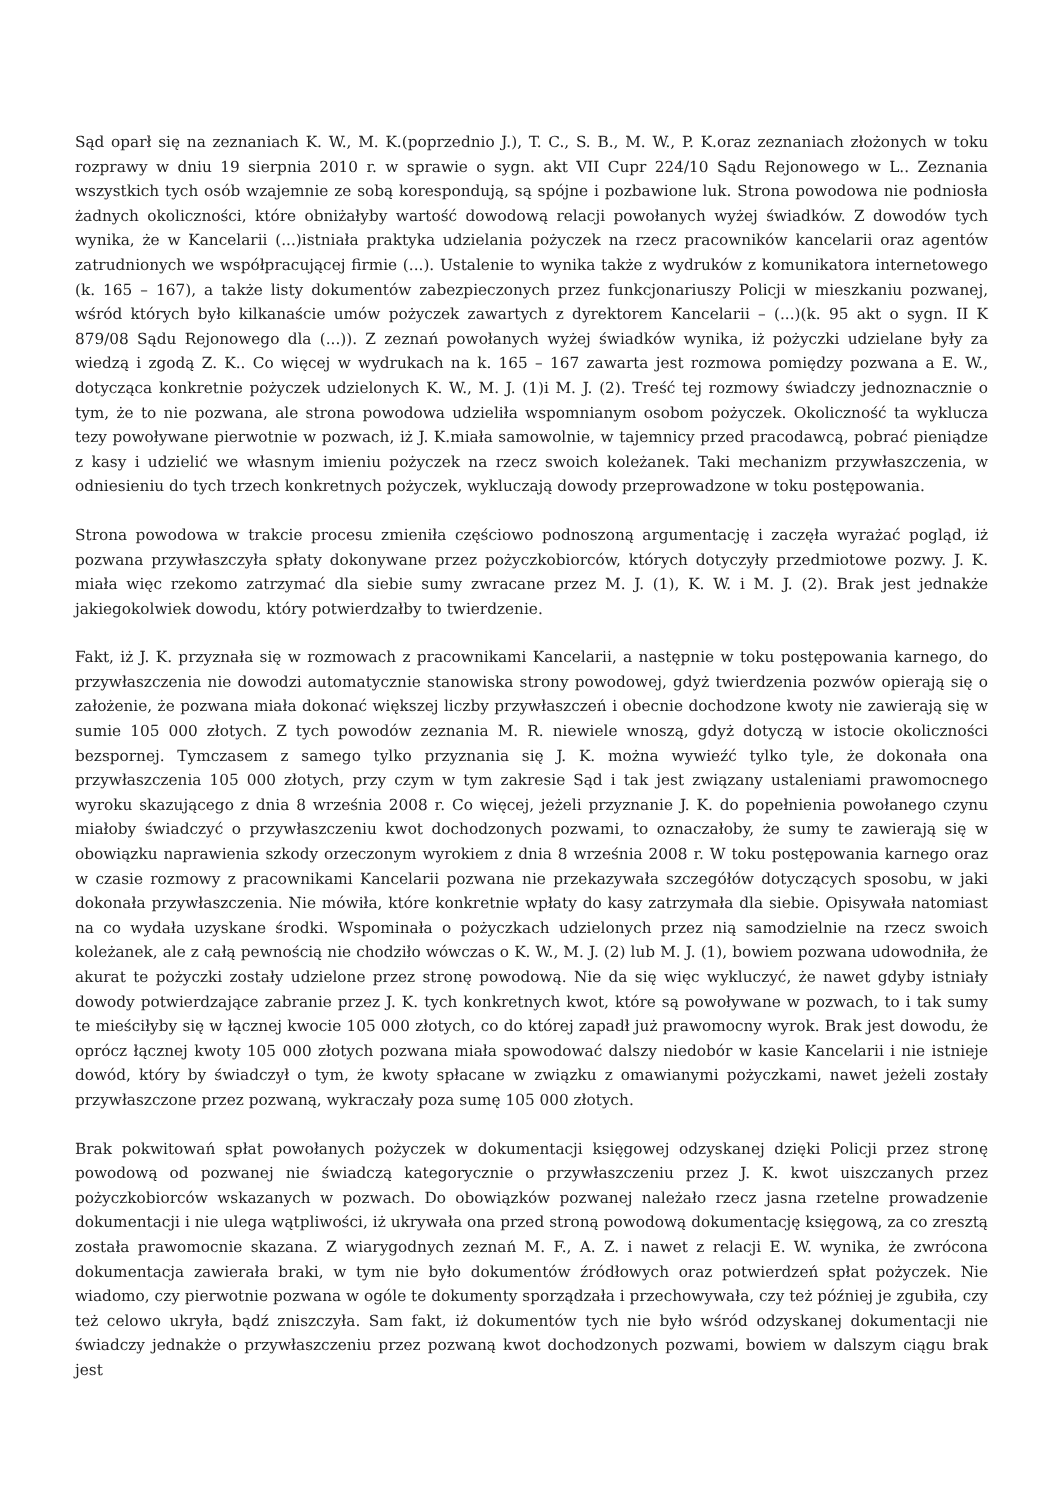Sąd oparł się na zeznaniach K. W., M. K.(poprzednio J.), T. C., S. B., M. W., P. K.oraz zeznaniach złożonych w toku rozprawy w dniu 19 sierpnia 2010 r. w sprawie o sygn. akt VII Cupr 224/10 Sądu Rejonowego w L.. Zeznania wszystkich tych osób wzajemnie ze sobą korespondują, są spójne i pozbawione luk. Strona powodowa nie podniosła żadnych okoliczności, które obniżałyby wartość dowodową relacji powołanych wyżej świadków. Z dowodów tych wynika, że w Kancelarii (...)istniała praktyka udzielania pożyczek na rzecz pracowników kancelarii oraz agentów zatrudnionych we współpracującej firmie (...). Ustalenie to wynika także z wydruków z komunikatora internetowego (k. 165 – 167), a także listy dokumentów zabezpieczonych przez funkcjonariuszy Policji w mieszkaniu pozwanej, wśród których było kilkanaście umów pożyczek zawartych z dyrektorem Kancelarii – (...)(k. 95 akt o sygn. II K 879/08 Sądu Rejonowego dla (...)). Z zeznań powołanych wyżej świadków wynika, iż pożyczki udzielane były za wiedzą i zgodą Z. K.. Co więcej w wydrukach na k. 165 – 167 zawarta jest rozmowa pomiędzy pozwana a E. W., dotycząca konkretnie pożyczek udzielonych K. W., M. J. (1)i M. J. (2). Treść tej rozmowy świadczy jednoznacznie o tym, że to nie pozwana, ale strona powodowa udzieliła wspomnianym osobom pożyczek. Okoliczność ta wyklucza tezy powoływane pierwotnie w pozwach, iż J. K.miała samowolnie, w tajemnicy przed pracodawcą, pobrać pieniądze z kasy i udzielić we własnym imieniu pożyczek na rzecz swoich koleżanek. Taki mechanizm przywłaszczenia, w odniesieniu do tych trzech konkretnych pożyczek, wykluczają dowody przeprowadzone w toku postępowania.
Strona powodowa w trakcie procesu zmieniła częściowo podnoszoną argumentację i zaczęła wyrażać pogląd, iż pozwana przywłaszczyła spłaty dokonywane przez pożyczkobiorców, których dotyczyły przedmiotowe pozwy. J. K. miała więc rzekomo zatrzymać dla siebie sumy zwracane przez M. J. (1), K. W. i M. J. (2). Brak jest jednakże jakiegokolwiek dowodu, który potwierdzałby to twierdzenie.
Fakt, iż J. K. przyznała się w rozmowach z pracownikami Kancelarii, a następnie w toku postępowania karnego, do przywłaszczenia nie dowodzi automatycznie stanowiska strony powodowej, gdyż twierdzenia pozwów opierają się o założenie, że pozwana miała dokonać większej liczby przywłaszczeń i obecnie dochodzone kwoty nie zawierają się w sumie 105 000 złotych. Z tych powodów zeznania M. R. niewiele wnoszą, gdyż dotyczą w istocie okoliczności bezspornej. Tymczasem z samego tylko przyznania się J. K. można wywieźć tylko tyle, że dokonała ona przywłaszczenia 105 000 złotych, przy czym w tym zakresie Sąd i tak jest związany ustaleniami prawomocnego wyroku skazującego z dnia 8 września 2008 r. Co więcej, jeżeli przyznanie J. K. do popełnienia powołanego czynu miałoby świadczyć o przywłaszczeniu kwot dochodzonych pozwami, to oznaczałoby, że sumy te zawierają się w obowiązku naprawienia szkody orzeczonym wyrokiem z dnia 8 września 2008 r. W toku postępowania karnego oraz w czasie rozmowy z pracownikami Kancelarii pozwana nie przekazywała szczegółów dotyczących sposobu, w jaki dokonała przywłaszczenia. Nie mówiła, które konkretnie wpłaty do kasy zatrzymała dla siebie. Opisywała natomiast na co wydała uzyskane środki. Wspominała o pożyczkach udzielonych przez nią samodzielnie na rzecz swoich koleżanek, ale z całą pewnością nie chodziło wówczas o K. W., M. J. (2) lub M. J. (1), bowiem pozwana udowodniła, że akurat te pożyczki zostały udzielone przez stronę powodową. Nie da się więc wykluczyć, że nawet gdyby istniały dowody potwierdzające zabranie przez J. K. tych konkretnych kwot, które są powoływane w pozwach, to i tak sumy te mieściłyby się w łącznej kwocie 105 000 złotych, co do której zapadł już prawomocny wyrok. Brak jest dowodu, że oprócz łącznej kwoty 105 000 złotych pozwana miała spowodować dalszy niedobór w kasie Kancelarii i nie istnieje dowód, który by świadczył o tym, że kwoty spłacane w związku z omawianymi pożyczkami, nawet jeżeli zostały przywłaszczone przez pozwaną, wykraczały poza sumę 105 000 złotych.
Brak pokwitowań spłat powołanych pożyczek w dokumentacji księgowej odzyskanej dzięki Policji przez stronę powodową od pozwanej nie świadczą kategorycznie o przywłaszczeniu przez J. K. kwot uiszczanych przez pożyczkobiorców wskazanych w pozwach. Do obowiązków pozwanej należało rzecz jasna rzetelne prowadzenie dokumentacji i nie ulega wątpliwości, iż ukrywała ona przed stroną powodową dokumentację księgową, za co zresztą została prawomocnie skazana. Z wiarygodnych zeznań M. F., A. Z. i nawet z relacji E. W. wynika, że zwrócona dokumentacja zawierała braki, w tym nie było dokumentów źródłowych oraz potwierdzeń spłat pożyczek. Nie wiadomo, czy pierwotnie pozwana w ogóle te dokumenty sporządzała i przechowywała, czy też później je zgubiła, czy też celowo ukryła, bądź zniszczyła. Sam fakt, iż dokumentów tych nie było wśród odzyskanej dokumentacji nie świadczy jednakże o przywłaszczeniu przez pozwaną kwot dochodzonych pozwami, bowiem w dalszym ciągu brak jest